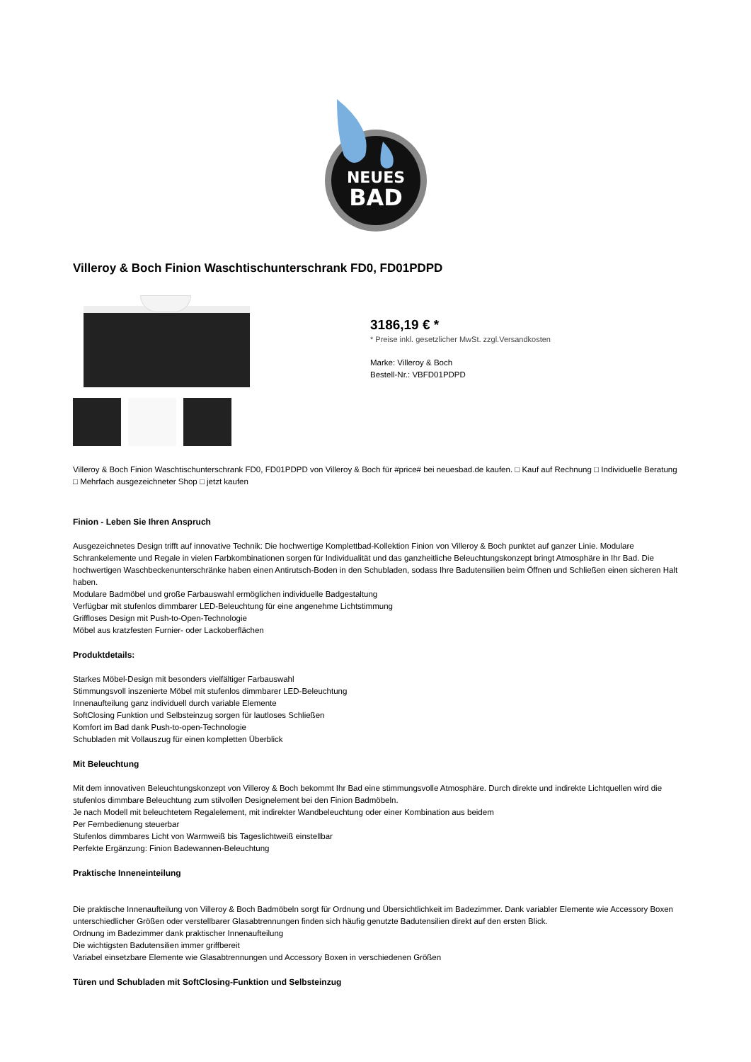NEUES
BAD
Villeroy & Boch Finion Waschtischunterschrank FD0, FD01PDPD
3186,19 € *
* Preise inkl. gesetzlicher MwSt. zzgl.Versandkosten
Marke: Villeroy & Boch
Bestell-Nr.: VBFD01PDPD
Villeroy & Boch Finion Waschtischunterschrank FD0, FD01PDPD von Villeroy & Boch für #price# bei neuesbad.de kaufen. □ Kauf auf Rechnung □ Individuelle Beratung □ Mehrfach ausgezeichneter Shop □ jetzt kaufen
Finion - Leben Sie Ihren Anspruch
Ausgezeichnetes Design trifft auf innovative Technik: Die hochwertige Komplettbad-Kollektion Finion von Villeroy & Boch punktet auf ganzer Linie. Modulare Schrankelemente und Regale in vielen Farbkombinationen sorgen für Individualität und das ganzheitliche Beleuchtungskonzept bringt Atmosphäre in Ihr Bad. Die hochwertigen Waschbeckenunterschränke haben einen Antirutsch-Boden in den Schubladen, sodass Ihre Badutensilien beim Öffnen und Schließen einen sicheren Halt haben.
Modulare Badmöbel und große Farbauswahl ermöglichen individuelle Badgestaltung
Verfügbar mit stufenlos dimmbarer LED-Beleuchtung für eine angenehme Lichtstimmung
Griffloses Design mit Push-to-Open-Technologie
Möbel aus kratzfesten Furnier- oder Lackoberflächen
Produktdetails:
Starkes Möbel-Design mit besonders vielfältiger Farbauswahl
Stimmungsvoll inszenierte Möbel mit stufenlos dimmbarer LED-Beleuchtung
Innenaufteilung ganz individuell durch variable Elemente
SoftClosing Funktion und Selbsteinzug sorgen für lautloses Schließen
Komfort im Bad dank Push-to-open-Technologie
Schubladen mit Vollauszug für einen kompletten Überblick
Mit Beleuchtung
Mit dem innovativen Beleuchtungskonzept von Villeroy & Boch bekommt Ihr Bad eine stimmungsvolle Atmosphäre. Durch direkte und indirekte Lichtquellen wird die stufenlos dimmbare Beleuchtung zum stilvollen Designelement bei den Finion Badmöbeln.
Je nach Modell mit beleuchtetem Regalelement, mit indirekter Wandbeleuchtung oder einer Kombination aus beidem
Per Fernbedienung steuerbar
Stufenlos dimmbares Licht von Warmweiß bis Tageslichtweiß einstellbar
Perfekte Ergänzung: Finion Badewannen-Beleuchtung
Praktische Inneneinteilung
Die praktische Innenaufteilung von Villeroy & Boch Badmöbeln sorgt für Ordnung und Übersichtlichkeit im Badezimmer. Dank variabler Elemente wie Accessory Boxen unterschiedlicher Größen oder verstellbarer Glasabtrennungen finden sich häufig genutzte Badutensilien direkt auf den ersten Blick.
Ordnung im Badezimmer dank praktischer Innenaufteilung
Die wichtigsten Badutensilien immer griffbereit
Variabel einsetzbare Elemente wie Glasabtrennungen und Accessory Boxen in verschiedenen Größen
Türen und Schubladen mit SoftClosing-Funktion und Selbsteinzug